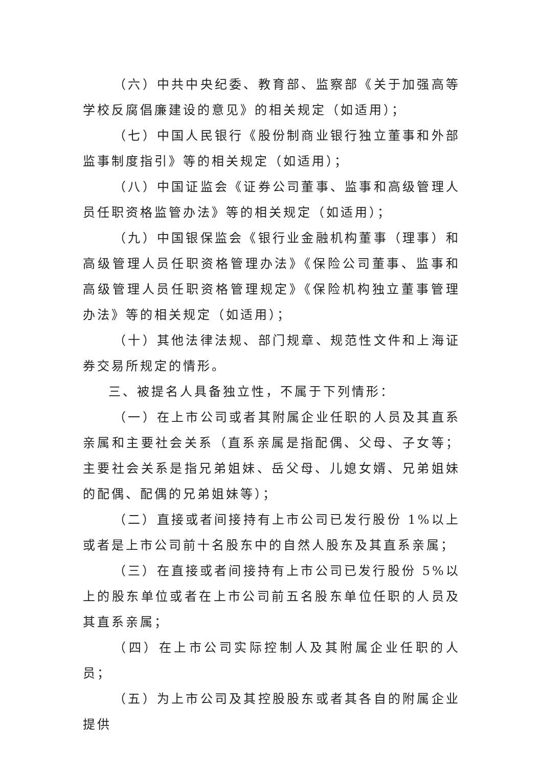（六）中共中央纪委、教育部、监察部《关于加强高等学校反腐倡廉建设的意见》的相关规定（如适用）；
（七）中国人民银行《股份制商业银行独立董事和外部监事制度指引》等的相关规定（如适用）；
（八）中国证监会《证券公司董事、监事和高级管理人员任职资格监管办法》等的相关规定（如适用）；
（九）中国银保监会《银行业金融机构董事（理事）和高级管理人员任职资格管理办法》《保险公司董事、监事和高级管理人员任职资格管理规定》《保险机构独立董事管理办法》等的相关规定（如适用）；
（十）其他法律法规、部门规章、规范性文件和上海证券交易所规定的情形。
三、被提名人具备独立性，不属于下列情形：
（一）在上市公司或者其附属企业任职的人员及其直系亲属和主要社会关系（直系亲属是指配偶、父母、子女等；主要社会关系是指兄弟姐妹、岳父母、儿媳女婿、兄弟姐妹的配偶、配偶的兄弟姐妹等）；
（二）直接或者间接持有上市公司已发行股份 1%以上或者是上市公司前十名股东中的自然人股东及其直系亲属；
（三）在直接或者间接持有上市公司已发行股份 5%以上的股东单位或者在上市公司前五名股东单位任职的人员及其直系亲属；
（四）在上市公司实际控制人及其附属企业任职的人员；
（五）为上市公司及其控股股东或者其各自的附属企业提供